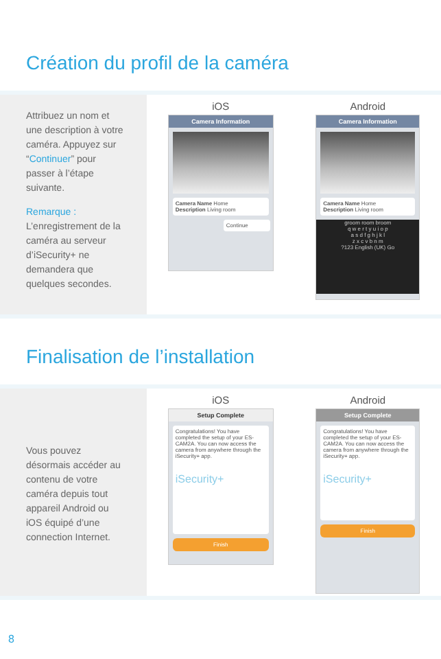Création du profil de la caméra
Attribuez un nom et une description à votre caméra. Appuyez sur “Continuer” pour passer à l’étape suivante.
Remarque :
L’enregistrement de la caméra au serveur d’iSecurity+ ne demandera que quelques secondes.
iOS
Camera Information
Camera Name Home
Description Living room
Continue
Android
Camera Information
Camera Name Home
Description Living room
groom room broom
q w e r t y u i o p
a s d f g h j k l
z x c v b n m
?123 English (UK) Go
Finalisation de l’installation
Vous pouvez désormais accéder au contenu de votre caméra depuis tout appareil Android ou iOS équipé d’une connection Internet.
iOS
Setup Complete
Congratulations! You have completed the setup of your ES-CAM2A. You can now access the camera from anywhere through the iSecurity+ app.
iSecurity+
Finish
Android
Setup Complete
Congratulations! You have completed the setup of your ES-CAM2A. You can now access the camera from anywhere through the iSecurity+ app.
iSecurity+
Finish
8